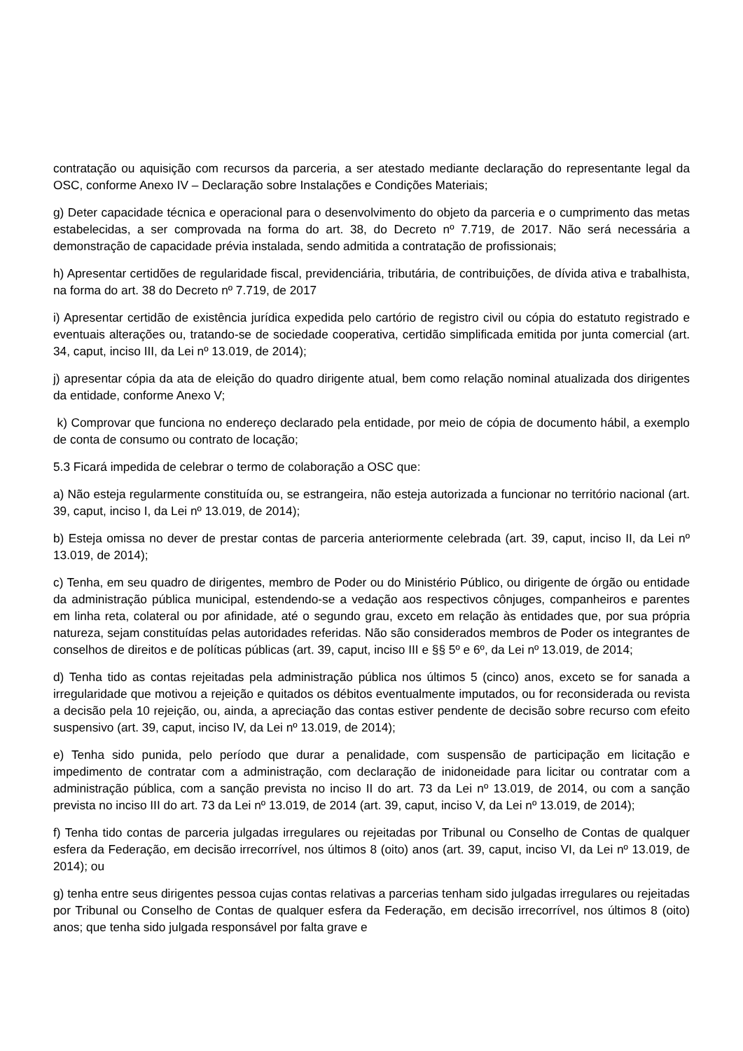contratação ou aquisição com recursos da parceria, a ser atestado mediante declaração do representante legal da OSC, conforme Anexo IV – Declaração sobre Instalações e Condições Materiais;
g) Deter capacidade técnica e operacional para o desenvolvimento do objeto da parceria e o cumprimento das metas estabelecidas, a ser comprovada na forma do art. 38, do Decreto nº 7.719, de 2017. Não será necessária a demonstração de capacidade prévia instalada, sendo admitida a contratação de profissionais;
h) Apresentar certidões de regularidade fiscal, previdenciária, tributária, de contribuições, de dívida ativa e trabalhista, na forma do art. 38 do Decreto nº 7.719, de 2017
i) Apresentar certidão de existência jurídica expedida pelo cartório de registro civil ou cópia do estatuto registrado e eventuais alterações ou, tratando-se de sociedade cooperativa, certidão simplificada emitida por junta comercial (art. 34, caput, inciso III, da Lei nº 13.019, de 2014);
j) apresentar cópia da ata de eleição do quadro dirigente atual, bem como relação nominal atualizada dos dirigentes da entidade, conforme Anexo V;
k) Comprovar que funciona no endereço declarado pela entidade, por meio de cópia de documento hábil, a exemplo de conta de consumo ou contrato de locação;
5.3 Ficará impedida de celebrar o termo de colaboração a OSC que:
a) Não esteja regularmente constituída ou, se estrangeira, não esteja autorizada a funcionar no território nacional (art. 39, caput, inciso I, da Lei nº 13.019, de 2014);
b) Esteja omissa no dever de prestar contas de parceria anteriormente celebrada (art. 39, caput, inciso II, da Lei nº 13.019, de 2014);
c) Tenha, em seu quadro de dirigentes, membro de Poder ou do Ministério Público, ou dirigente de órgão ou entidade da administração pública municipal, estendendo-se a vedação aos respectivos cônjuges, companheiros e parentes em linha reta, colateral ou por afinidade, até o segundo grau, exceto em relação às entidades que, por sua própria natureza, sejam constituídas pelas autoridades referidas. Não são considerados membros de Poder os integrantes de conselhos de direitos e de políticas públicas (art. 39, caput, inciso III e §§ 5º e 6º, da Lei nº 13.019, de 2014;
d) Tenha tido as contas rejeitadas pela administração pública nos últimos 5 (cinco) anos, exceto se for sanada a irregularidade que motivou a rejeição e quitados os débitos eventualmente imputados, ou for reconsiderada ou revista a decisão pela 10 rejeição, ou, ainda, a apreciação das contas estiver pendente de decisão sobre recurso com efeito suspensivo (art. 39, caput, inciso IV, da Lei nº 13.019, de 2014);
e) Tenha sido punida, pelo período que durar a penalidade, com suspensão de participação em licitação e impedimento de contratar com a administração, com declaração de inidoneidade para licitar ou contratar com a administração pública, com a sanção prevista no inciso II do art. 73 da Lei nº 13.019, de 2014, ou com a sanção prevista no inciso III do art. 73 da Lei nº 13.019, de 2014 (art. 39, caput, inciso V, da Lei nº 13.019, de 2014);
f) Tenha tido contas de parceria julgadas irregulares ou rejeitadas por Tribunal ou Conselho de Contas de qualquer esfera da Federação, em decisão irrecorrível, nos últimos 8 (oito) anos (art. 39, caput, inciso VI, da Lei nº 13.019, de 2014); ou
g) tenha entre seus dirigentes pessoa cujas contas relativas a parcerias tenham sido julgadas irregulares ou rejeitadas por Tribunal ou Conselho de Contas de qualquer esfera da Federação, em decisão irrecorrível, nos últimos 8 (oito) anos; que tenha sido julgada responsável por falta grave e